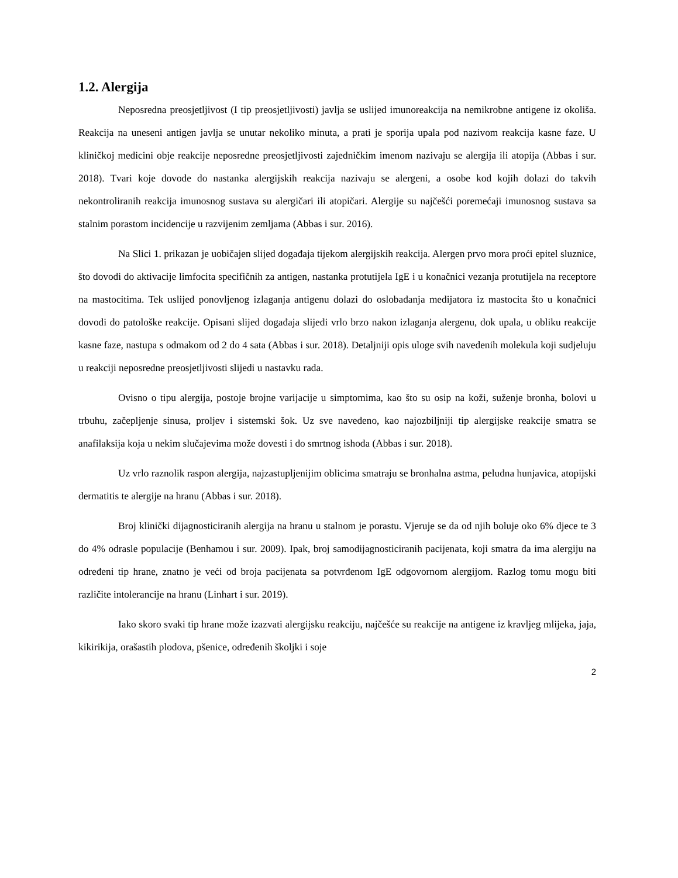1.2. Alergija
Neposredna preosjetljivost (I tip preosjetljivosti) javlja se uslijed imunoreakcija na nemikrobne antigene iz okoliša. Reakcija na uneseni antigen javlja se unutar nekoliko minuta, a prati je sporija upala pod nazivom reakcija kasne faze. U kliničkoj medicini obje reakcije neposredne preosjetljivosti zajedničkim imenom nazivaju se alergija ili atopija (Abbas i sur. 2018). Tvari koje dovode do nastanka alergijskih reakcija nazivaju se alergeni, a osobe kod kojih dolazi do takvih nekontroliranih reakcija imunosnog sustava su alergičari ili atopičari. Alergije su najčešći poremećaji imunosnog sustava sa stalnim porastom incidencije u razvijenim zemljama (Abbas i sur. 2016).
Na Slici 1. prikazan je uobičajen slijed događaja tijekom alergijskih reakcija. Alergen prvo mora proći epitel sluznice, što dovodi do aktivacije limfocita specifičnih za antigen, nastanka protutijela IgE i u konačnici vezanja protutijela na receptore na mastocitima. Tek uslijed ponovljenog izlaganja antigenu dolazi do oslobađanja medijatora iz mastocita što u konačnici dovodi do patološke reakcije. Opisani slijed događaja slijedi vrlo brzo nakon izlaganja alergenu, dok upala, u obliku reakcije kasne faze, nastupa s odmakom od 2 do 4 sata (Abbas i sur. 2018). Detaljniji opis uloge svih navedenih molekula koji sudjeluju u reakciji neposredne preosjetljivosti slijedi u nastavku rada.
Ovisno o tipu alergija, postoje brojne varijacije u simptomima, kao što su osip na koži, suženje bronha, bolovi u trbuhu, začepljenje sinusa, proljev i sistemski šok. Uz sve navedeno, kao najozbiljniji tip alergijske reakcije smatra se anafilaksija koja u nekim slučajevima može dovesti i do smrtnog ishoda (Abbas i sur. 2018).
Uz vrlo raznolik raspon alergija, najzastupljenijim oblicima smatraju se bronhalna astma, peludna hunjavica, atopijski dermatitis te alergije na hranu (Abbas i sur. 2018).
Broj klinički dijagnosticiranih alergija na hranu u stalnom je porastu. Vjeruje se da od njih boluje oko 6% djece te 3 do 4% odrasle populacije (Benhamou i sur. 2009). Ipak, broj samodijagnosticiranih pacijenata, koji smatra da ima alergiju na određeni tip hrane, znatno je veći od broja pacijenata sa potvrđenom IgE odgovornom alergijom. Razlog tomu mogu biti različite intolerancije na hranu (Linhart i sur. 2019).
Iako skoro svaki tip hrane može izazvati alergijsku reakciju, najčešće su reakcije na antigene iz kravljeg mlijeka, jaja, kikirikija, orašastih plodova, pšenice, određenih školjki i soje
2